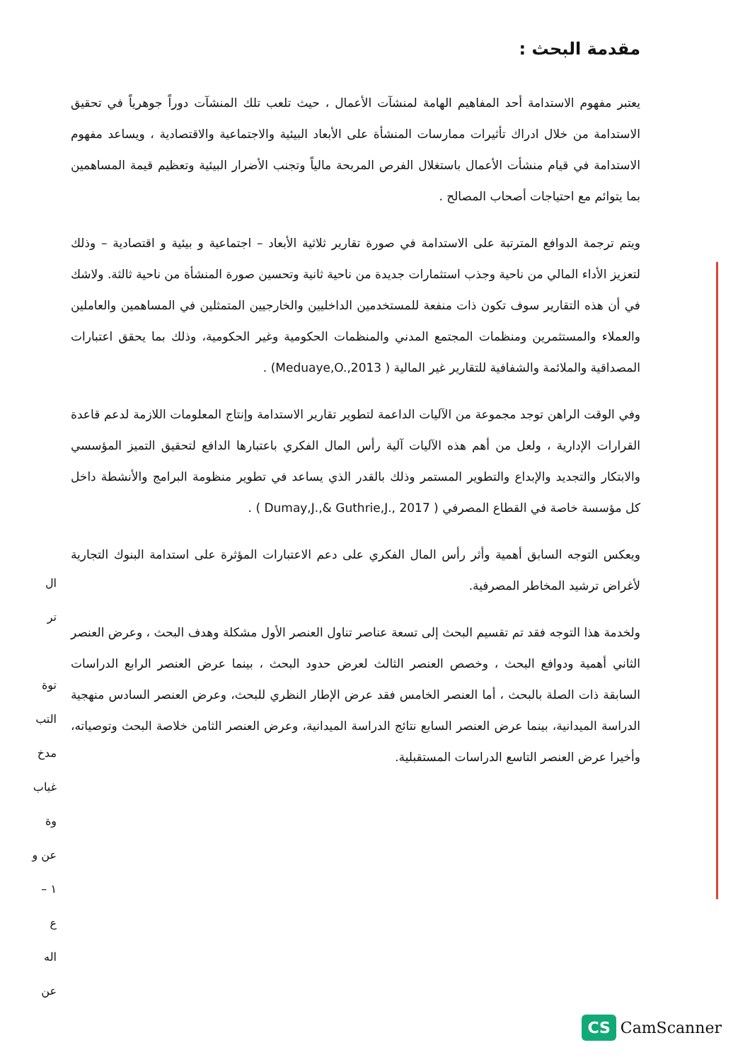مقدمة البحث :
يعتبر مفهوم الاستدامة أحد المفاهيم الهامة لمنشآت الأعمال ، حيث تلعب تلك المنشآت دوراً جوهرياً في تحقيق الاستدامة من خلال ادراك تأثيرات ممارسات المنشأة على الأبعاد البيئية والاجتماعية والاقتصادية ، ويساعد مفهوم الاستدامة في قيام منشأت الأعمال باستغلال الفرص المربحة مالياً وتجنب الأضرار البيئية وتعظيم قيمة المساهمين بما يتوائم مع احتياجات أصحاب المصالح .
ويتم ترجمة الدوافع المترتبة على الاستدامة في صورة تقارير ثلاثية الأبعاد – اجتماعية و بيئية و اقتصادية – وذلك لتعزيز الأداء المالي من ناحية وجذب استثمارات جديدة من ناحية ثانية وتحسين صورة المنشأة من ناحية ثالثة. ولاشك في أن هذه التقارير سوف تكون ذات منفعة للمستخدمين الداخليين والخارجيين المتمثلين في المساهمين والعاملين والعملاء والمستثمرين ومنظمات المجتمع المدني والمنظمات الحكومية وغير الحكومية، وذلك بما يحقق اعتبارات المصداقية والملائمة والشفافية للتقارير غير المالية ( Meduaye,O.,2013) .
وفي الوقت الراهن توجد مجموعة من الآليات الداعمة لتطوير تقارير الاستدامة وإنتاج المعلومات اللازمة لدعم قاعدة القرارات الإدارية ، ولعل من أهم هذه الآليات آلية رأس المال الفكري باعتبارها الدافع لتحقيق التميز المؤسسي والابتكار والتجديد والإبداع والتطوير المستمر وذلك بالقدر الذي يساعد في تطوير منظومة البرامج والأنشطة داخل كل مؤسسة خاصة في القطاع المصرفي ( Dumay,J.,& Guthrie,J., 2017 ) .
ويعكس التوجه السابق أهمية وأثر رأس المال الفكري على دعم الاعتبارات المؤثرة على استدامة البنوك التجارية لأغراض ترشيد المخاطر المصرفية.
ولخدمة هذا التوجه فقد تم تقسيم البحث إلى تسعة عناصر تناول العنصر الأول مشكلة وهدف البحث ، وعرض العنصر الثاني أهمية ودوافع البحث ، وخصص العنصر الثالث لعرض حدود البحث ، بينما عرض العنصر الرابع الدراسات السابقة ذات الصلة بالبحث ، أما العنصر الخامس فقد عرض الإطار النظري للبحث، وعرض العنصر السادس منهجية الدراسة الميدانية، بينما عرض العنصر السابع نتائج الدراسة الميدانية، وعرض العنصر الثامن خلاصة البحث وتوصياته، وأخيرا عرض العنصر التاسع الدراسات المستقبلية.
ال
تر
توة
التب
مدخ
غياب
وة
عن و
١ –
ع
اله
عن
CS CamScanner